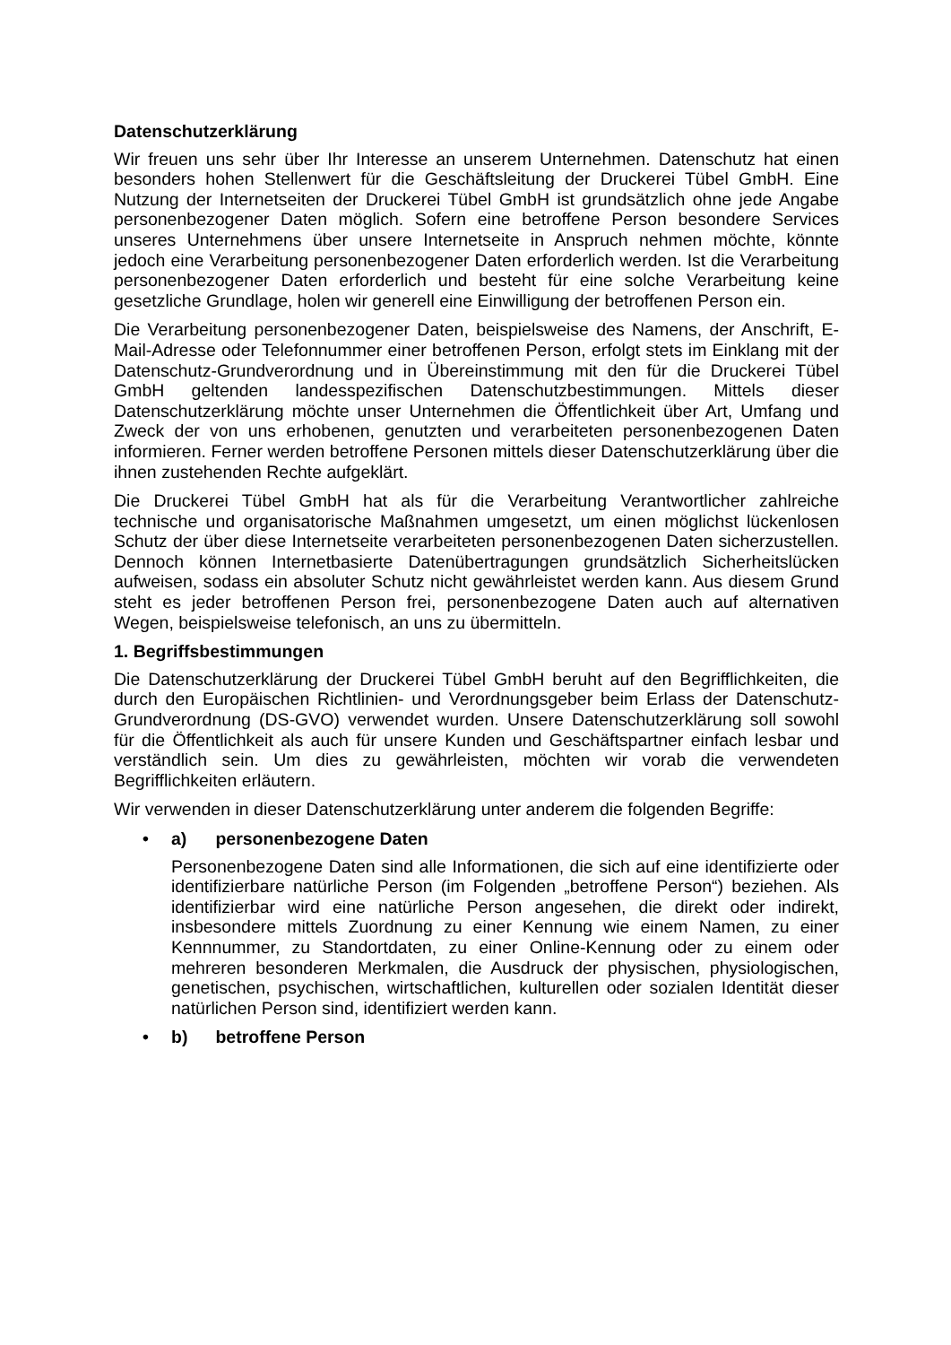Datenschutzerklärung
Wir freuen uns sehr über Ihr Interesse an unserem Unternehmen. Datenschutz hat einen besonders hohen Stellenwert für die Geschäftsleitung der Druckerei Tübel GmbH. Eine Nutzung der Internetseiten der Druckerei Tübel GmbH ist grundsätzlich ohne jede Angabe personenbezogener Daten möglich. Sofern eine betroffene Person besondere Services unseres Unternehmens über unsere Internetseite in Anspruch nehmen möchte, könnte jedoch eine Verarbeitung personenbezogener Daten erforderlich werden. Ist die Verarbeitung personenbezogener Daten erforderlich und besteht für eine solche Verarbeitung keine gesetzliche Grundlage, holen wir generell eine Einwilligung der betroffenen Person ein.
Die Verarbeitung personenbezogener Daten, beispielsweise des Namens, der Anschrift, E-Mail-Adresse oder Telefonnummer einer betroffenen Person, erfolgt stets im Einklang mit der Datenschutz-Grundverordnung und in Übereinstimmung mit den für die Druckerei Tübel GmbH geltenden landesspezifischen Datenschutzbestimmungen. Mittels dieser Datenschutzerklärung möchte unser Unternehmen die Öffentlichkeit über Art, Umfang und Zweck der von uns erhobenen, genutzten und verarbeiteten personenbezogenen Daten informieren. Ferner werden betroffene Personen mittels dieser Datenschutzerklärung über die ihnen zustehenden Rechte aufgeklärt.
Die Druckerei Tübel GmbH hat als für die Verarbeitung Verantwortlicher zahlreiche technische und organisatorische Maßnahmen umgesetzt, um einen möglichst lückenlosen Schutz der über diese Internetseite verarbeiteten personenbezogenen Daten sicherzustellen. Dennoch können Internetbasierte Datenübertragungen grundsätzlich Sicherheitslücken aufweisen, sodass ein absoluter Schutz nicht gewährleistet werden kann. Aus diesem Grund steht es jeder betroffenen Person frei, personenbezogene Daten auch auf alternativen Wegen, beispielsweise telefonisch, an uns zu übermitteln.
1. Begriffsbestimmungen
Die Datenschutzerklärung der Druckerei Tübel GmbH beruht auf den Begrifflichkeiten, die durch den Europäischen Richtlinien- und Verordnungsgeber beim Erlass der Datenschutz-Grundverordnung (DS-GVO) verwendet wurden. Unsere Datenschutzerklärung soll sowohl für die Öffentlichkeit als auch für unsere Kunden und Geschäftspartner einfach lesbar und verständlich sein. Um dies zu gewährleisten, möchten wir vorab die verwendeten Begrifflichkeiten erläutern.
Wir verwenden in dieser Datenschutzerklärung unter anderem die folgenden Begriffe:
• a) personenbezogene Daten
Personenbezogene Daten sind alle Informationen, die sich auf eine identifizierte oder identifizierbare natürliche Person (im Folgenden „betroffene Person“) beziehen. Als identifizierbar wird eine natürliche Person angesehen, die direkt oder indirekt, insbesondere mittels Zuordnung zu einer Kennung wie einem Namen, zu einer Kennnummer, zu Standortdaten, zu einer Online-Kennung oder zu einem oder mehreren besonderen Merkmalen, die Ausdruck der physischen, physiologischen, genetischen, psychischen, wirtschaftlichen, kulturellen oder sozialen Identität dieser natürlichen Person sind, identifiziert werden kann.
• b) betroffene Person